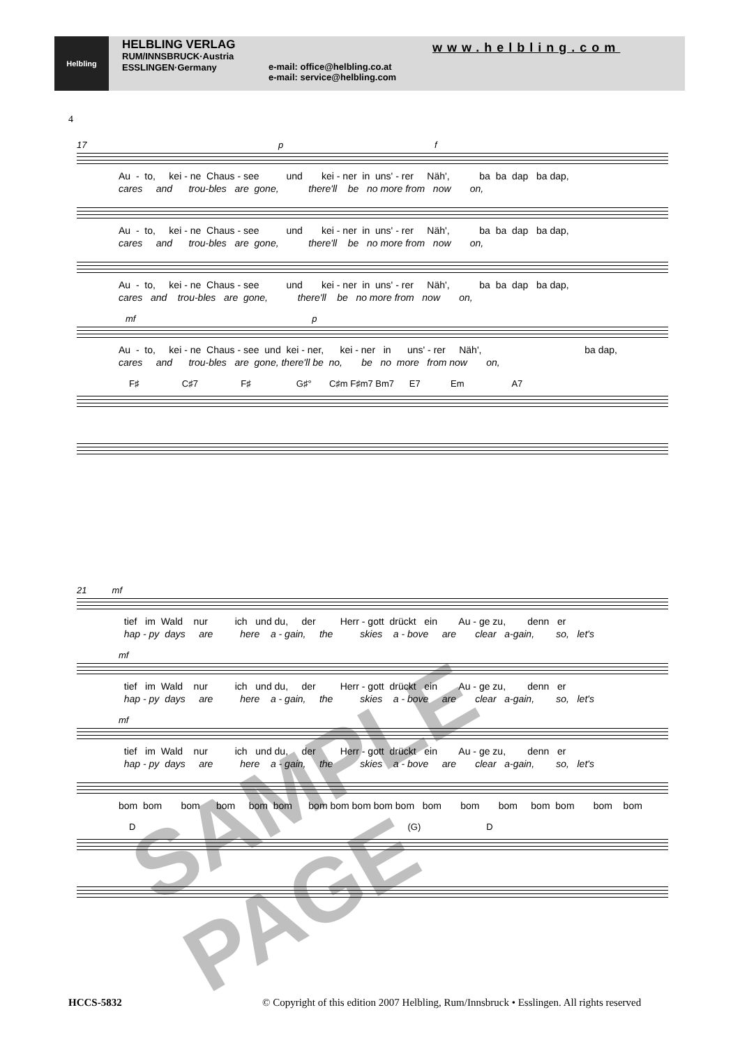Helbling
HELBLING VERLAG
RUM/INNSBRUCK·Austria
ESSLINGEN·Germany
e-mail: office@helbling.co.at
e-mail: service@helbling.com
www.helbling.com
4
17 p f
Au - to, kei - ne Chaus - see und kei - ner in uns' - rer Näh', ba ba dap ba dap,
cares and trou-bles are gone, there'll be no more from now on,
Au - to, kei - ne Chaus - see und kei - ner in uns' - rer Näh', ba ba dap ba dap,
cares and trou-bles are gone, there'll be no more from now on,
Au - to, kei - ne Chaus - see und kei - ner in uns' - rer Näh', ba ba dap ba dap,
cares and trou-bles are gone, there'll be no more from now on,
mf p
Au - to, kei - ne Chaus - see und kei - ner, kei - ner in uns' - rer Näh', ba dap,
cares and trou-bles are gone, there'll be no, be no more from now on,
F♯ C♯7 F♯ G♯° C♯m F♯m7 Bm7 E7 Em A7
21 mf
tief im Wald nur ich und du, der Herr - gott drückt ein Au - ge zu, denn er
hap - py days are here a - gain, the skies a - bove are clear a-gain, so, let's
mf
tief im Wald nur ich und du, der Herr - gott drückt ein Au - ge zu, denn er
hap - py days are here a - gain, the skies a - bove are clear a-gain, so, let's
mf
tief im Wald nur ich und du, der Herr - gott drückt ein Au - ge zu, denn er
hap - py days are here a - gain, the skies a - bove are clear a-gain, so, let's
bom bom bom bom bom bom bom bom bom bom bom bom bom bom bom bom bom bom
D (G) D
SAMPLE PAGE
HCCS-5832
© Copyright of this edition 2007 Helbling, Rum/Innsbruck • Esslingen. All rights reserved